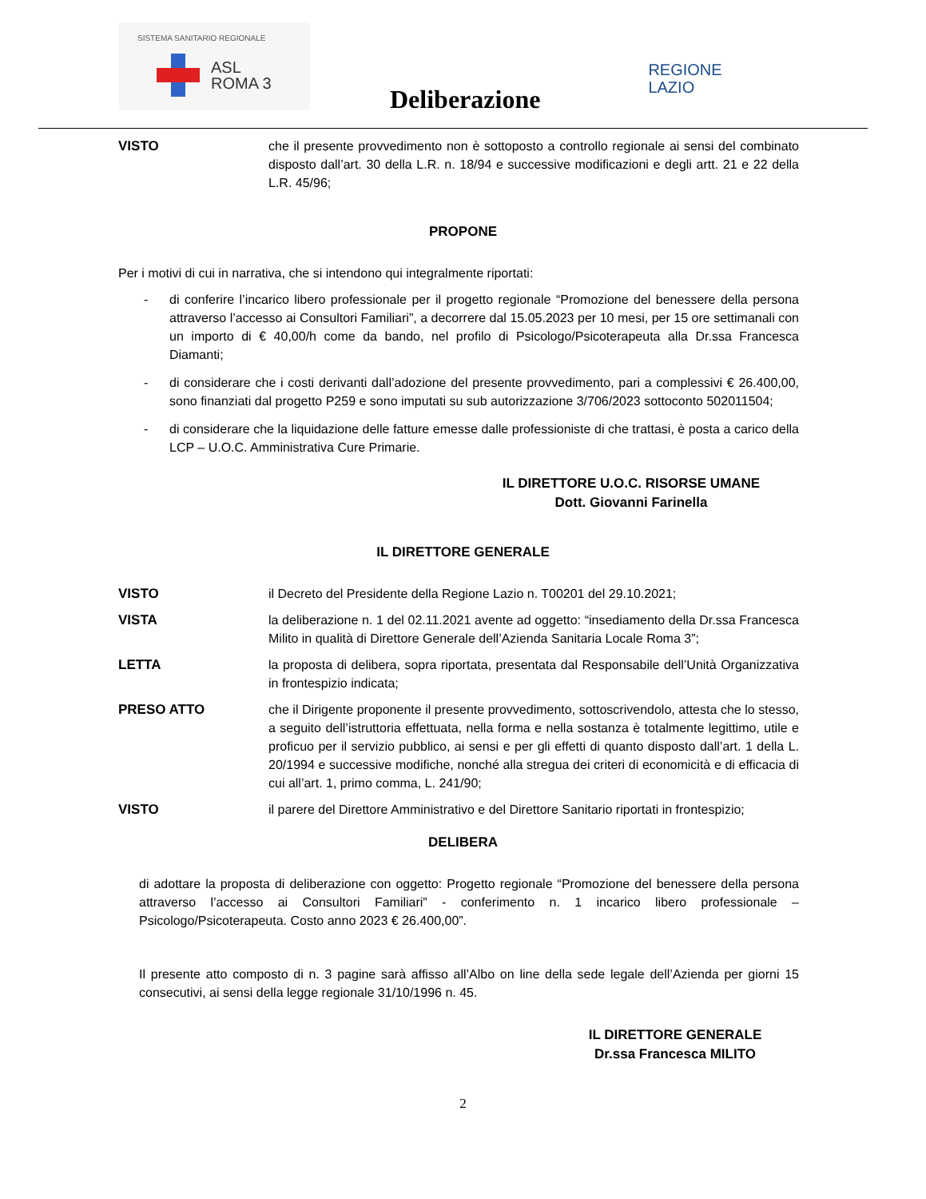SISTEMA SANITARIO REGIONALE
ASL
ROMA 3
Deliberazione
REGIONE
LAZIO
VISTO che il presente provvedimento non è sottoposto a controllo regionale ai sensi del combinato disposto dall’art. 30 della L.R. n. 18/94 e successive modificazioni e degli artt. 21 e 22 della L.R. 45/96;
PROPONE
Per i motivi di cui in narrativa, che si intendono qui integralmente riportati:
- di conferire l’incarico libero professionale per il progetto regionale “Promozione del benessere della persona attraverso l’accesso ai Consultori Familiari”, a decorrere dal 15.05.2023 per 10 mesi, per 15 ore settimanali con un importo di € 40,00/h come da bando, nel profilo di Psicologo/Psicoterapeuta alla Dr.ssa Francesca Diamanti;
- di considerare che i costi derivanti dall’adozione del presente provvedimento, pari a complessivi € 26.400,00, sono finanziati dal progetto P259 e sono imputati su sub autorizzazione 3/706/2023 sottoconto 502011504;
- di considerare che la liquidazione delle fatture emesse dalle professioniste di che trattasi, è posta a carico della LCP – U.O.C. Amministrativa Cure Primarie.
IL DIRETTORE U.O.C. RISORSE UMANE
Dott. Giovanni Farinella
IL DIRETTORE GENERALE
VISTO il Decreto del Presidente della Regione Lazio n. T00201 del 29.10.2021;
VISTA la deliberazione n. 1 del 02.11.2021 avente ad oggetto: “insediamento della Dr.ssa Francesca Milito in qualità di Direttore Generale dell’Azienda Sanitaria Locale Roma 3”;
LETTA la proposta di delibera, sopra riportata, presentata dal Responsabile dell’Unità Organizzativa in frontespizio indicata;
PRESO ATTO che il Dirigente proponente il presente provvedimento, sottoscrivendolo, attesta che lo stesso, a seguito dell’istruttoria effettuata, nella forma e nella sostanza è totalmente legittimo, utile e proficuo per il servizio pubblico, ai sensi e per gli effetti di quanto disposto dall’art. 1 della L. 20/1994 e successive modifiche, nonché alla stregua dei criteri di economicità e di efficacia di cui all’art. 1, primo comma, L. 241/90;
VISTO il parere del Direttore Amministrativo e del Direttore Sanitario riportati in frontespizio;
DELIBERA
di adottare la proposta di deliberazione con oggetto: Progetto regionale “Promozione del benessere della persona attraverso l’accesso ai Consultori Familiari” - conferimento n. 1 incarico libero professionale – Psicologo/Psicoterapeuta. Costo anno 2023 € 26.400,00”.
Il presente atto composto di n. 3 pagine sarà affisso all’Albo on line della sede legale dell’Azienda per giorni 15 consecutivi, ai sensi della legge regionale 31/10/1996 n. 45.
IL DIRETTORE GENERALE
Dr.ssa Francesca MILITO
2